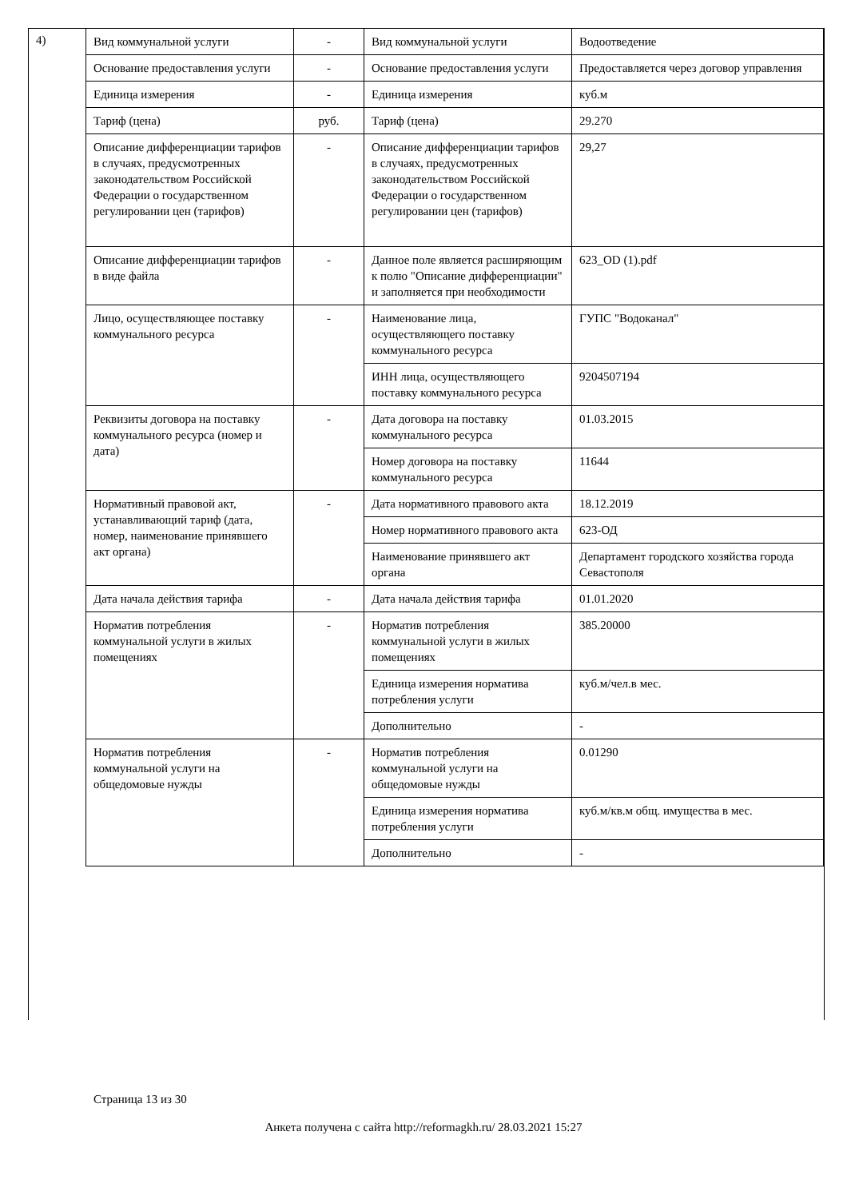4)
| Вид коммунальной услуги | - | Вид коммунальной услуги | Водоотведение |
| Основание предоставления услуги | - | Основание предоставления услуги | Предоставляется через договор управления |
| Единица измерения | - | Единица измерения | куб.м |
| Тариф (цена) | руб. | Тариф (цена) | 29.270 |
| Описание дифференциации тарифов в случаях, предусмотренных законодательством Российской Федерации о государственном регулировании цен (тарифов) | - | Описание дифференциации тарифов в случаях, предусмотренных законодательством Российской Федерации о государственном регулировании цен (тарифов) | 29,27 |
| Описание дифференциации тарифов в виде файла | - | Данное поле является расширяющим к полю "Описание дифференциации" и заполняется при необходимости | 623_OD (1).pdf |
| Лицо, осуществляющее поставку коммунального ресурса | - | Наименование лица, осуществляющего поставку коммунального ресурса | ГУПС "Водоканал" |
| | | ИНН лица, осуществляющего поставку коммунального ресурса | 9204507194 |
| Реквизиты договора на поставку коммунального ресурса (номер и дата) | - | Дата договора на поставку коммунального ресурса | 01.03.2015 |
| | | Номер договора на поставку коммунального ресурса | 11644 |
| Нормативный правовой акт, устанавливающий тариф (дата, номер, наименование принявшего акт органа) | - | Дата нормативного правового акта | 18.12.2019 |
| | | Номер нормативного правового акта | 623-ОД |
| | | Наименование принявшего акт органа | Департамент городского хозяйства города Севастополя |
| Дата начала действия тарифа | - | Дата начала действия тарифа | 01.01.2020 |
| Норматив потребления коммунальной услуги в жилых помещениях | - | Норматив потребления коммунальной услуги в жилых помещениях | 385.20000 |
| | | Единица измерения норматива потребления услуги | куб.м/чел.в мес. |
| | | Дополнительно | - |
| Норматив потребления коммунальной услуги на общедомовые нужды | - | Норматив потребления коммунальной услуги на общедомовые нужды | 0.01290 |
| | | Единица измерения норматива потребления услуги | куб.м/кв.м общ. имущества в мес. |
| | | Дополнительно | - |
Страница 13 из 30
Анкета получена с сайта http://reformagkh.ru/ 28.03.2021 15:27